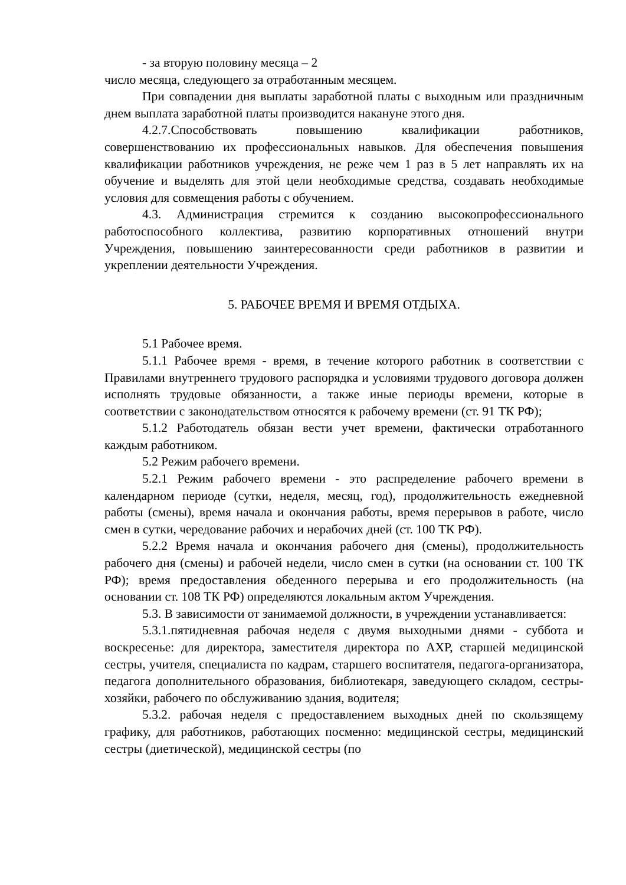- за вторую половину месяца – 2
число месяца, следующего за отработанным месяцем.
При совпадении дня выплаты заработной платы с выходным или праздничным днем выплата заработной платы производится накануне этого дня.
4.2.7.Способствовать повышению квалификации работников, совершенствованию их профессиональных навыков. Для обеспечения повышения квалификации работников учреждения, не реже чем 1 раз в 5 лет направлять их на обучение и выделять для этой цели необходимые средства, создавать необходимые условия для совмещения работы с обучением.
4.3. Администрация стремится к созданию высокопрофессионального работоспособного коллектива, развитию корпоративных отношений внутри Учреждения, повышению заинтересованности среди работников в развитии и укреплении деятельности Учреждения.
5. РАБОЧЕЕ ВРЕМЯ И ВРЕМЯ ОТДЫХА.
5.1 Рабочее время.
5.1.1 Рабочее время - время, в течение которого работник в соответствии с Правилами внутреннего трудового распорядка и условиями трудового договора должен исполнять трудовые обязанности, а также иные периоды времени, которые в соответствии с законодательством относятся к рабочему времени (ст. 91 ТК РФ);
5.1.2 Работодатель обязан вести учет времени, фактически отработанного каждым работником.
5.2 Режим рабочего времени.
5.2.1 Режим рабочего времени - это распределение рабочего времени в календарном периоде (сутки, неделя, месяц, год), продолжительность ежедневной работы (смены), время начала и окончания работы, время перерывов в работе, число смен в сутки, чередование рабочих и нерабочих дней (ст. 100 ТК РФ).
5.2.2 Время начала и окончания рабочего дня (смены), продолжительность рабочего дня (смены) и рабочей недели, число смен в сутки (на основании ст. 100 ТК РФ); время предоставления обеденного перерыва и его продолжительность (на основании ст. 108 ТК РФ) определяются локальным актом Учреждения.
5.3. В зависимости от занимаемой должности, в учреждении устанавливается:
5.3.1.пятидневная рабочая неделя с двумя выходными днями - суббота и воскресенье: для директора, заместителя директора по АХР, старшей медицинской сестры, учителя, специалиста по кадрам, старшего воспитателя, педагога-организатора, педагога дополнительного образования, библиотекаря, заведующего складом, сестры-хозяйки, рабочего по обслуживанию здания, водителя;
5.3.2. рабочая неделя с предоставлением выходных дней по скользящему графику, для работников, работающих посменно: медицинской сестры, медицинский сестры (диетической), медицинской сестры (по